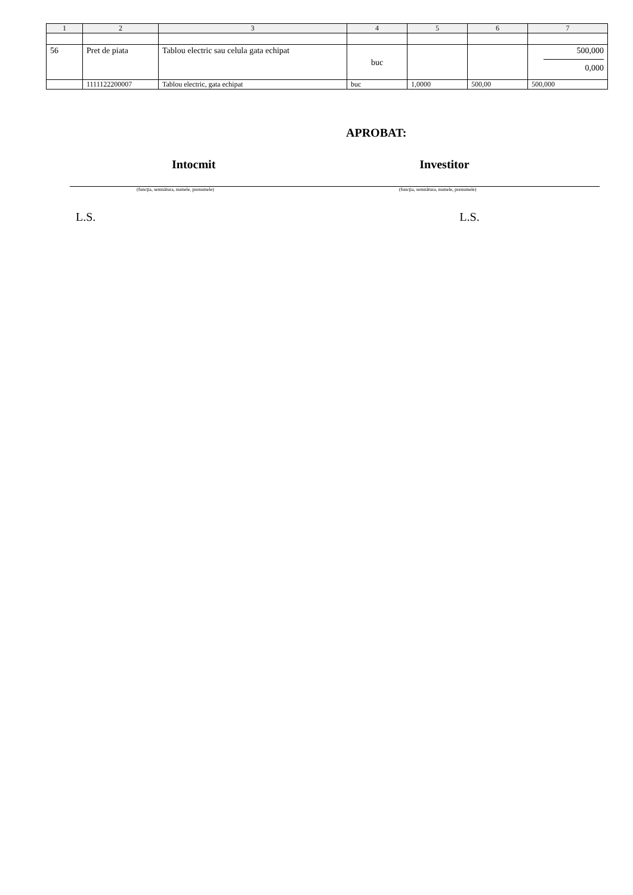| 1 | 2 | 3 | 4 | 5 | 6 | 7 |
| --- | --- | --- | --- | --- | --- | --- |
| 56 | Pret de piata | Tablou electric sau celula gata echipat | buc | | | 500,000 0,000 |
| | 1111122200007 | Tablou electric, gata echipat | buc | 1,0000 | 500,00 | 500,000 |
APROBAT:
Intocmit Investitor
(funcţia, semnătura, numele, prenumele) (funcţia, semnătura, numele, prenumele)
L.S. L.S.